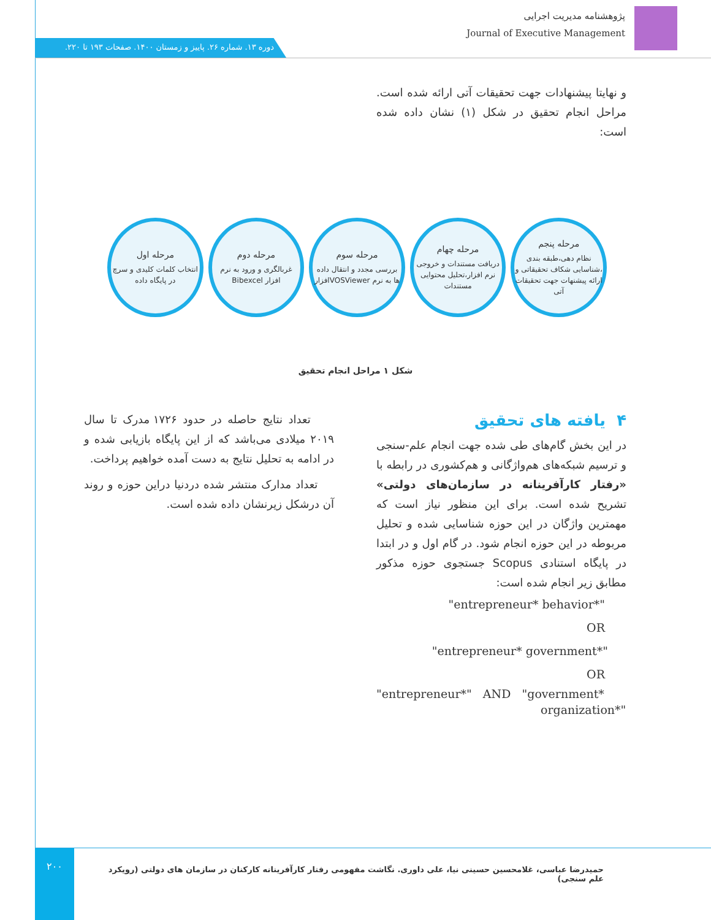پژوهشنامه مدیریت اجرایی
Journal of Executive Management
دوره ۱۳. شماره ۲۶. پاییز و زمستان ۱۴۰۰. صفحات ۱۹۳ تا ۲۲۰.
و نهایتا پیشنهادات جهت تحقیقات آتی ارائه شده است. مراحل انجام تحقیق در شکل (۱) نشان داده شده است:
مرحله پنجم
نظام دهی،طبقه بندی ،شناسایی شکاف تحقیقاتی و ارائه پیشنهات جهت تحقیقات آتی
مرحله چهام
دریافت مستندات و خروجی نرم افزار،تحلیل محتوایی مستندات
مرحله سوم
بررسی مجدد و انتقال داده ها به نرم VOSViewerافزار
مرحله دوم
غربالگری و ورود به نرم افزار Bibexcel
مرحله اول
انتخاب کلمات کلیدی و سرچ در پایگاه داده
شکل ۱ مراحل انجام تحقیق
۴ یافته های تحقیق
در این بخش گام‌های طی شده جهت انجام علم-سنجی و ترسیم شبکه‌های هم‌واژگانی و هم‌کشوری در رابطه با «رفتار کارآفرینانه در سازمان‌های دولتی» تشریح شده است. برای این منظور نیاز است که مهمترین واژگان در این حوزه شناسایی شده و تحلیل مربوطه در این حوزه انجام شود. در گام اول و در ابتدا در پایگاه استنادی Scopus جستجوی حوزه مذکور مطابق زیر انجام شده است:
"entrepreneur* behavior*"
OR
"entrepreneur* government*"
OR
"entrepreneur*" AND "government*
organization*"
تعداد نتایج حاصله در حدود ۱۷۲۶ مدرک تا سال ۲۰۱۹ میلادی می‌باشد که از این پایگاه بازیابی شده و در ادامه به تحلیل نتایج به دست آمده خواهیم پرداخت.
تعداد مدارک منتشر شده دردنیا دراین حوزه و روند آن درشکل زیرنشان داده شده است.
۲۰۰
حمیدرضا عباسی، غلامحسین حسینی نیا، علی داوری. نگاشت مفهومی رفتار کارآفرینانه کارکنان در سازمان های دولتی (رویکرد علم سنجی)